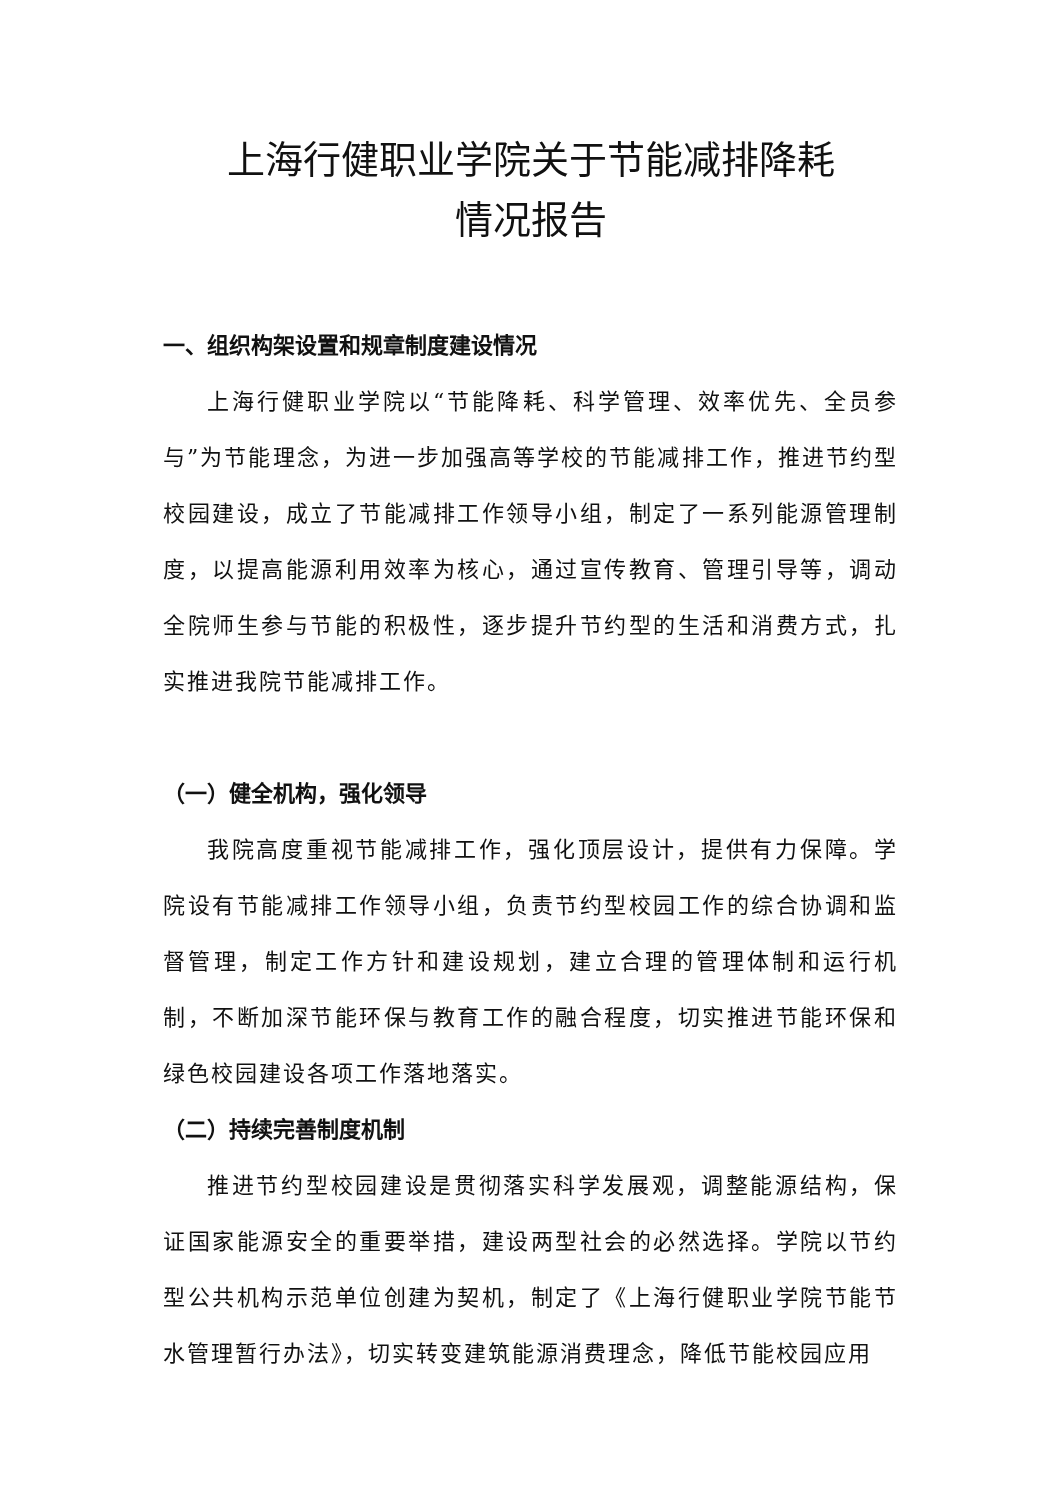上海行健职业学院关于节能减排降耗
情况报告
一、组织构架设置和规章制度建设情况
上海行健职业学院以“节能降耗、科学管理、效率优先、全员参与”为节能理念，为进一步加强高等学校的节能减排工作，推进节约型校园建设，成立了节能减排工作领导小组，制定了一系列能源管理制度，以提高能源利用效率为核心，通过宣传教育、管理引导等，调动全院师生参与节能的积极性，逐步提升节约型的生活和消费方式，扎实推进我院节能减排工作。
（一）健全机构，强化领导
我院高度重视节能减排工作，强化顶层设计，提供有力保障。学院设有节能减排工作领导小组，负责节约型校园工作的综合协调和监督管理，制定工作方针和建设规划，建立合理的管理体制和运行机制，不断加深节能环保与教育工作的融合程度，切实推进节能环保和绿色校园建设各项工作落地落实。
（二）持续完善制度机制
推进节约型校园建设是贯彻落实科学发展观，调整能源结构，保证国家能源安全的重要举措，建设两型社会的必然选择。学院以节约型公共机构示范单位创建为契机，制定了《上海行健职业学院节能节水管理暂行办法》，切实转变建筑能源消费理念，降低节能校园应用